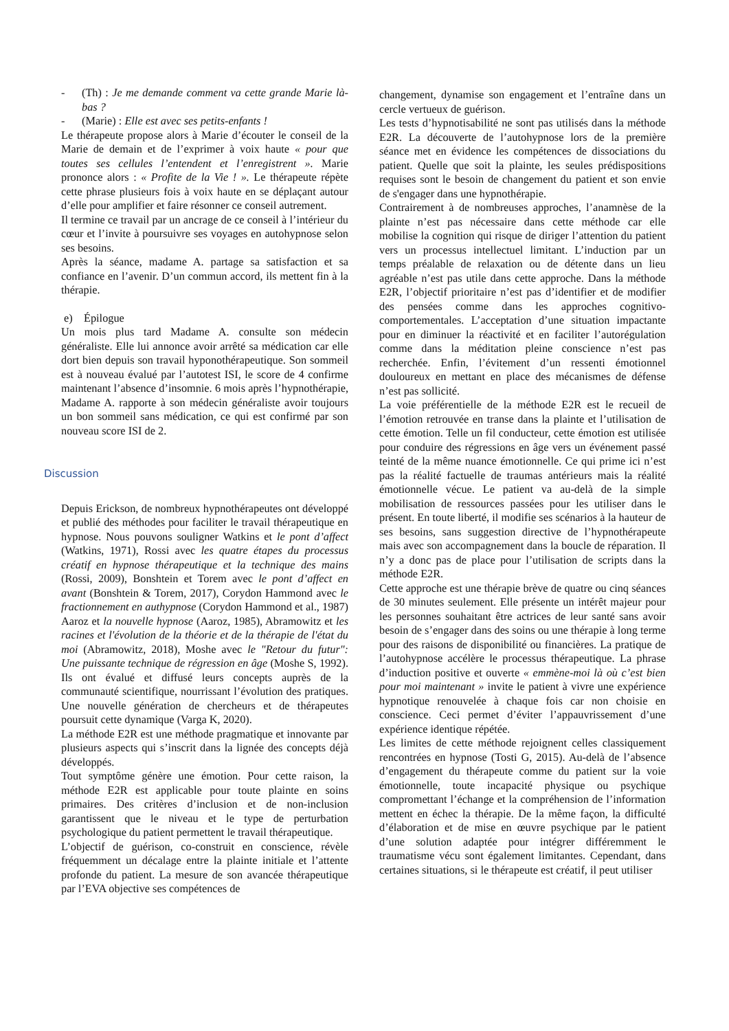- (Th) : Je me demande comment va cette grande Marie là-bas ?
- (Marie) : Elle est avec ses petits-enfants !
Le thérapeute propose alors à Marie d’écouter le conseil de la Marie de demain et de l’exprimer à voix haute « pour que toutes ses cellules l’entendent et l’enregistrent ». Marie prononce alors : « Profite de la Vie ! ». Le thérapeute répète cette phrase plusieurs fois à voix haute en se déplaçant autour d’elle pour amplifier et faire résonner ce conseil autrement.
Il termine ce travail par un ancrage de ce conseil à l’intérieur du cœur et l’invite à poursuivre ses voyages en autohypnose selon ses besoins.
Après la séance, madame A. partage sa satisfaction et sa confiance en l’avenir. D’un commun accord, ils mettent fin à la thérapie.
e) Épilogue
Un mois plus tard Madame A. consulte son médecin généraliste. Elle lui annonce avoir arrêté sa médication car elle dort bien depuis son travail hyponothérapeutique. Son sommeil est à nouveau évalué par l’autotest ISI, le score de 4 confirme maintenant l’absence d’insomnie. 6 mois après l’hypnothérapie, Madame A. rapporte à son médecin généraliste avoir toujours un bon sommeil sans médication, ce qui est confirmé par son nouveau score ISI de 2.
Discussion
Depuis Erickson, de nombreux hypnothérapeutes ont développé et publié des méthodes pour faciliter le travail thérapeutique en hypnose. Nous pouvons souligner Watkins et le pont d’affect (Watkins, 1971), Rossi avec les quatre étapes du processus créatif en hypnose thérapeutique et la technique des mains (Rossi, 2009), Bonshtein et Torem avec le pont d’affect en avant (Bonshtein & Torem, 2017), Corydon Hammond avec le fractionnement en authypnose (Corydon Hammond et al., 1987) Aaroz et la nouvelle hypnose (Aaroz, 1985), Abramowitz et les racines et l'évolution de la théorie et de la thérapie de l'état du moi (Abramowitz, 2018), Moshe avec le "Retour du futur": Une puissante technique de régression en âge (Moshe S, 1992). Ils ont évalué et diffusé leurs concepts auprès de la communauté scientifique, nourrissant l’évolution des pratiques. Une nouvelle génération de chercheurs et de thérapeutes poursuit cette dynamique (Varga K, 2020).
La méthode E2R est une méthode pragmatique et innovante par plusieurs aspects qui s’inscrit dans la lignée des concepts déjà développés.
Tout symptôme génère une émotion. Pour cette raison, la méthode E2R est applicable pour toute plainte en soins primaires. Des critères d’inclusion et de non-inclusion garantissent que le niveau et le type de perturbation psychologique du patient permettent le travail thérapeutique.
L’objectif de guérison, co-construit en conscience, révèle fréquemment un décalage entre la plainte initiale et l’attente profonde du patient. La mesure de son avancée thérapeutique par l’EVA objective ses compétences de
changement, dynamise son engagement et l’entraîne dans un cercle vertueux de guérison.
Les tests d’hypnotisabilité ne sont pas utilisés dans la méthode E2R. La découverte de l’autohypnose lors de la première séance met en évidence les compétences de dissociations du patient. Quelle que soit la plainte, les seules prédispositions requises sont le besoin de changement du patient et son envie de s'engager dans une hypnothérapie.
Contrairement à de nombreuses approches, l’anamnèse de la plainte n’est pas nécessaire dans cette méthode car elle mobilise la cognition qui risque de diriger l’attention du patient vers un processus intellectuel limitant. L’induction par un temps préalable de relaxation ou de détente dans un lieu agréable n’est pas utile dans cette approche. Dans la méthode E2R, l’objectif prioritaire n’est pas d’identifier et de modifier des pensées comme dans les approches cognitivo-comportementales. L’acceptation d’une situation impactante pour en diminuer la réactivité et en faciliter l’autorégulation comme dans la méditation pleine conscience n’est pas recherchée. Enfin, l’évitement d’un ressenti émotionnel douloureux en mettant en place des mécanismes de défense n’est pas sollicité.
La voie préférentielle de la méthode E2R est le recueil de l’émotion retrouvée en transe dans la plainte et l’utilisation de cette émotion. Telle un fil conducteur, cette émotion est utilisée pour conduire des régressions en âge vers un événement passé teinté de la même nuance émotionnelle. Ce qui prime ici n’est pas la réalité factuelle de traumas antérieurs mais la réalité émotionnelle vécue. Le patient va au-delà de la simple mobilisation de ressources passées pour les utiliser dans le présent. En toute liberté, il modifie ses scénarios à la hauteur de ses besoins, sans suggestion directive de l’hypnothérapeute mais avec son accompagnement dans la boucle de réparation. Il n’y a donc pas de place pour l’utilisation de scripts dans la méthode E2R.
Cette approche est une thérapie brève de quatre ou cinq séances de 30 minutes seulement. Elle présente un intérêt majeur pour les personnes souhaitant être actrices de leur santé sans avoir besoin de s’engager dans des soins ou une thérapie à long terme pour des raisons de disponibilité ou financières. La pratique de l’autohypnose accélère le processus thérapeutique. La phrase d’induction positive et ouverte « emmène-moi là où c’est bien pour moi maintenant » invite le patient à vivre une expérience hypnotique renouvelée à chaque fois car non choisie en conscience. Ceci permet d’éviter l’appauvrissement d’une expérience identique répétée.
Les limites de cette méthode rejoignent celles classiquement rencontrées en hypnose (Tosti G, 2015). Au-delà de l’absence d’engagement du thérapeute comme du patient sur la voie émotionnelle, toute incapacité physique ou psychique compromettant l’échange et la compréhension de l’information mettent en échec la thérapie. De la même façon, la difficulté d’élaboration et de mise en œuvre psychique par le patient d’une solution adaptée pour intégrer différemment le traumatisme vécu sont également limitantes. Cependant, dans certaines situations, si le thérapeute est créatif, il peut utiliser